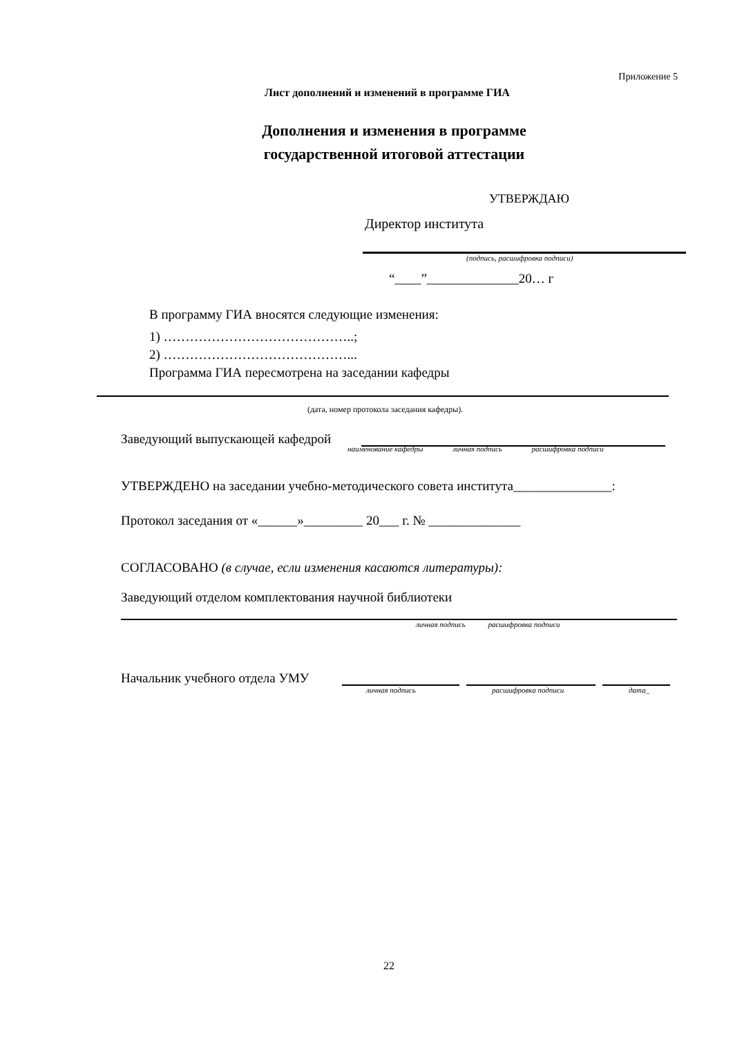Приложение 5
Лист дополнений и изменений в программе ГИА
Дополнения и изменения в программе
государственной итоговой аттестации
УТВЕРЖДАЮ
Директор института
(подпись, расшифровка подписи)
“____”______________20… г
В программу ГИА вносятся следующие изменения:
1) ……………………………………..;
2) ……………………………………...
Программа ГИА пересмотрена на заседании кафедры
(дата, номер протокола заседания кафедры).
Заведующий выпускающей кафедрой
наименование кафедры личная подпись расшифровка подписи
УТВЕРЖДЕНО на заседании учебно-методического совета института_______________:
Протокол заседания от «______»_________ 20___ г. № ______________
СОГЛАСОВАНО (в случае, если изменения касаются литературы):
Заведующий отделом комплектования научной библиотеки
личная подпись расшифровка подписи
Начальник учебного отдела УМУ
личная подпись расшифровка подписи дата_
22